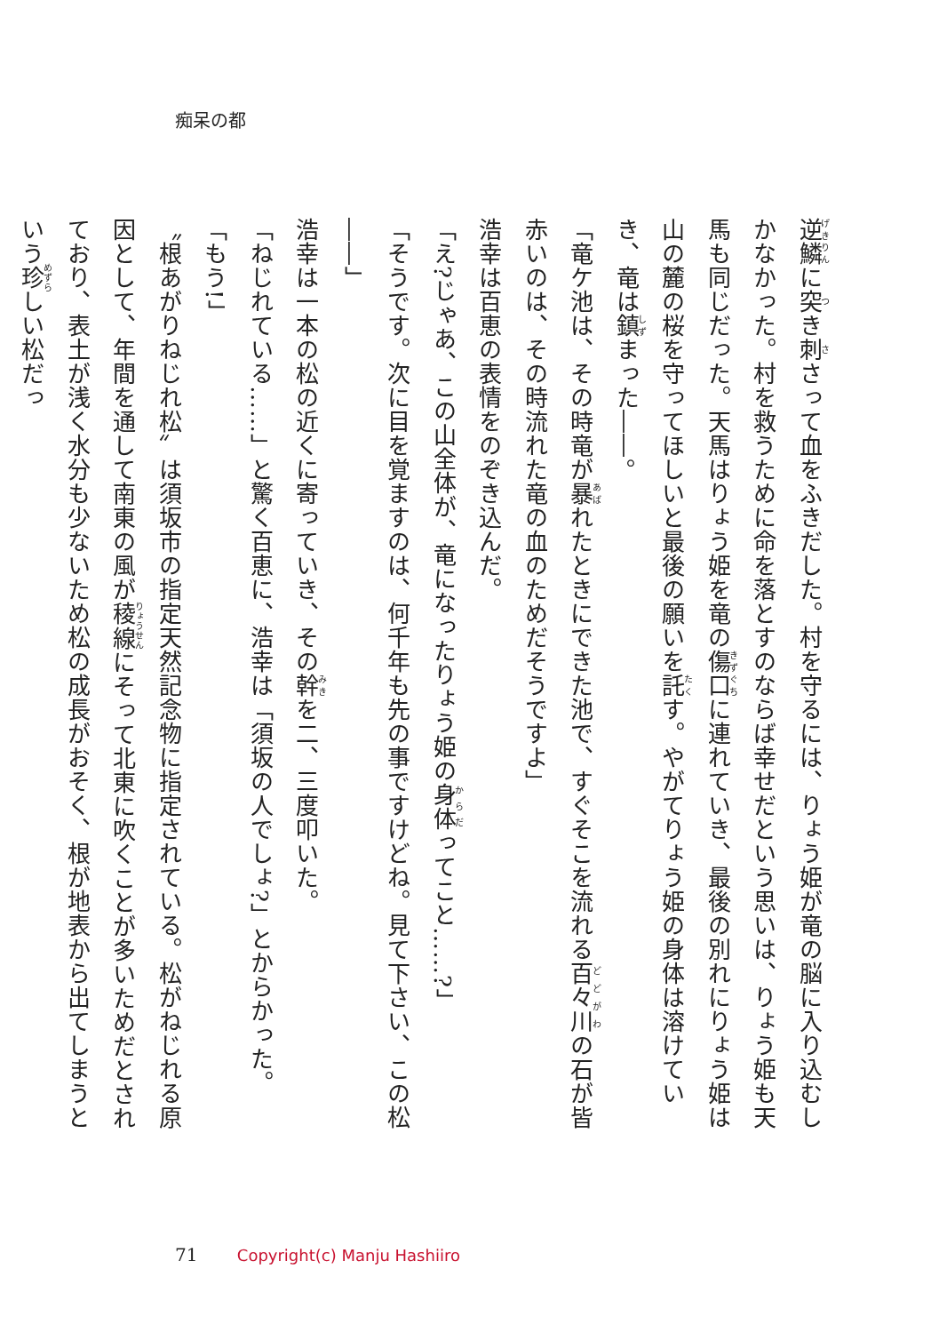痴呆の都
逆鱗に突き刺さって血をふきだした。村を守るには、りょう姫が竜の脳に入り込むしかなかった。村を救うために命を落とすのならば幸せだという思いは、りょう姫も天馬も同じだった。天馬はりょう姫を竜の傷口に連れていき、最後の別れにりょう姫は山の麓の桜を守ってほしいと最後の願いを託す。やがてりょう姫の身体は溶けていき、竜は鎮まった――。
「竜ケ池は、その時竜が暴れたときにできた池で、すぐそこを流れる百々川の石が皆赤いのは、その時流れた竜の血のためだそうですよ」
浩幸は百恵の表情をのぞき込んだ。
「え?じゃあ、この山全体が、竜になったりょう姫の身体ってこと……?」
「そうです。次に目を覚ますのは、何千年も先の事ですけどね。見て下さい、この松――」
浩幸は一本の松の近くに寄っていき、その幹を二、三度叩いた。
「ねじれている……」と驚く百恵に、浩幸は「須坂の人でしょ?」とからかった。
「もう!」
〝根あがりねじれ松〟は須坂市の指定天然記念物に指定されている。松がねじれる原因として、年間を通して南東の風が稜線にそって北東に吹くことが多いためだとされており、表土が浅く水分も少ないため松の成長がおそく、根が地表から出てしまうという珍しい松だっ
71 Copyright(c) Manju Hashiiro